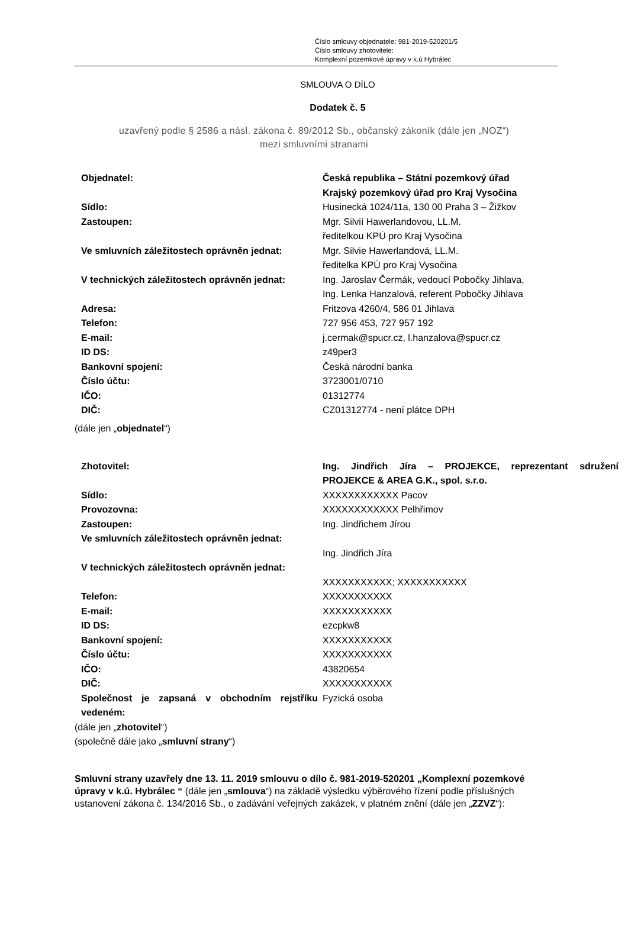Číslo smlouvy objednatele: 981-2019-520201/5
Číslo smlouvy zhotovitele:
Komplexní pozemkové úpravy v k.ú Hybrálec
SMLOUVA O DÍLO
Dodatek č. 5
uzavřený podle § 2586 a násl. zákona č. 89/2012 Sb., občanský zákoník (dále jen „NOZ“)
mezi smluvními stranami
| Objednatel: | Česká republika – Státní pozemkový úřad Krajský pozemkový úřad pro Kraj Vysočina |
| Sídlo: | Husinecká 1024/11a, 130 00 Praha 3 – Žižkov |
| Zastoupen: | Mgr. Silvií Hawerlandovou, LL.M. ředitelkou KPÚ pro Kraj Vysočina |
| Ve smluvních záležitostech oprávněn jednat: | Mgr. Silvie Hawerlandová, LL.M. ředitelka KPÚ pro Kraj Vysočina |
| V technických záležitostech oprávněn jednat: | Ing. Jaroslav Čermák, vedoucí Pobočky Jihlava, Ing. Lenka Hanzalová, referent Pobočky Jihlava |
| Adresa: | Fritzova 4260/4, 586 01 Jihlava |
| Telefon: | 727 956 453, 727 957 192 |
| E-mail: | j.cermak@spucr.cz, l.hanzalova@spucr.cz |
| ID DS: | z49per3 |
| Bankovní spojení: | Česká národní banka |
| Číslo účtu: | 3723001/0710 |
| IČO: | 01312774 |
| DIČ: | CZ01312774 - není plátce DPH |
(dále jen „objednatel“)
| Zhotovitel: | Ing. Jindřich Jíra – PROJEKCE, reprezentant sdružení PROJEKCE & AREA G.K., spol. s.r.o. |
| Sídlo: | XXXXXXXXXXXX Pacov |
| Provozovna: | XXXXXXXXXXXX Pelhřimov |
| Zastoupen: | Ing. Jindřichem Jírou |
| Ve smluvních záležitostech oprávněn jednat: | Ing. Jindřich Jíra |
| V technických záležitostech oprávněn jednat: | XXXXXXXXXXX; XXXXXXXXXXX |
| Telefon: | XXXXXXXXXXX |
| E-mail: | XXXXXXXXXXX |
| ID DS: | ezcpkw8 |
| Bankovní spojení: | XXXXXXXXXXX |
| Číslo účtu: | XXXXXXXXXXX |
| IČO: | 43820654 |
| DIČ: | XXXXXXXXXXX |
| Společnost je zapsaná v obchodním rejstříku vedeném: | Fyzická osoba |
(dále jen „zhotovitel“)
(společně dále jako „smluvní strany“)
Smluvní strany uzavřely dne 13. 11. 2019 smlouvu o dílo č. 981-2019-520201 „Komplexní pozemkové úpravy v k.ú. Hybrálec “ (dále jen „smlouva“) na základě výsledku výběrového řízení podle příslušných ustanovení zákona č. 134/2016 Sb., o zadávání veřejných zakázek, v platném znění (dále jen „ZZVZ“):